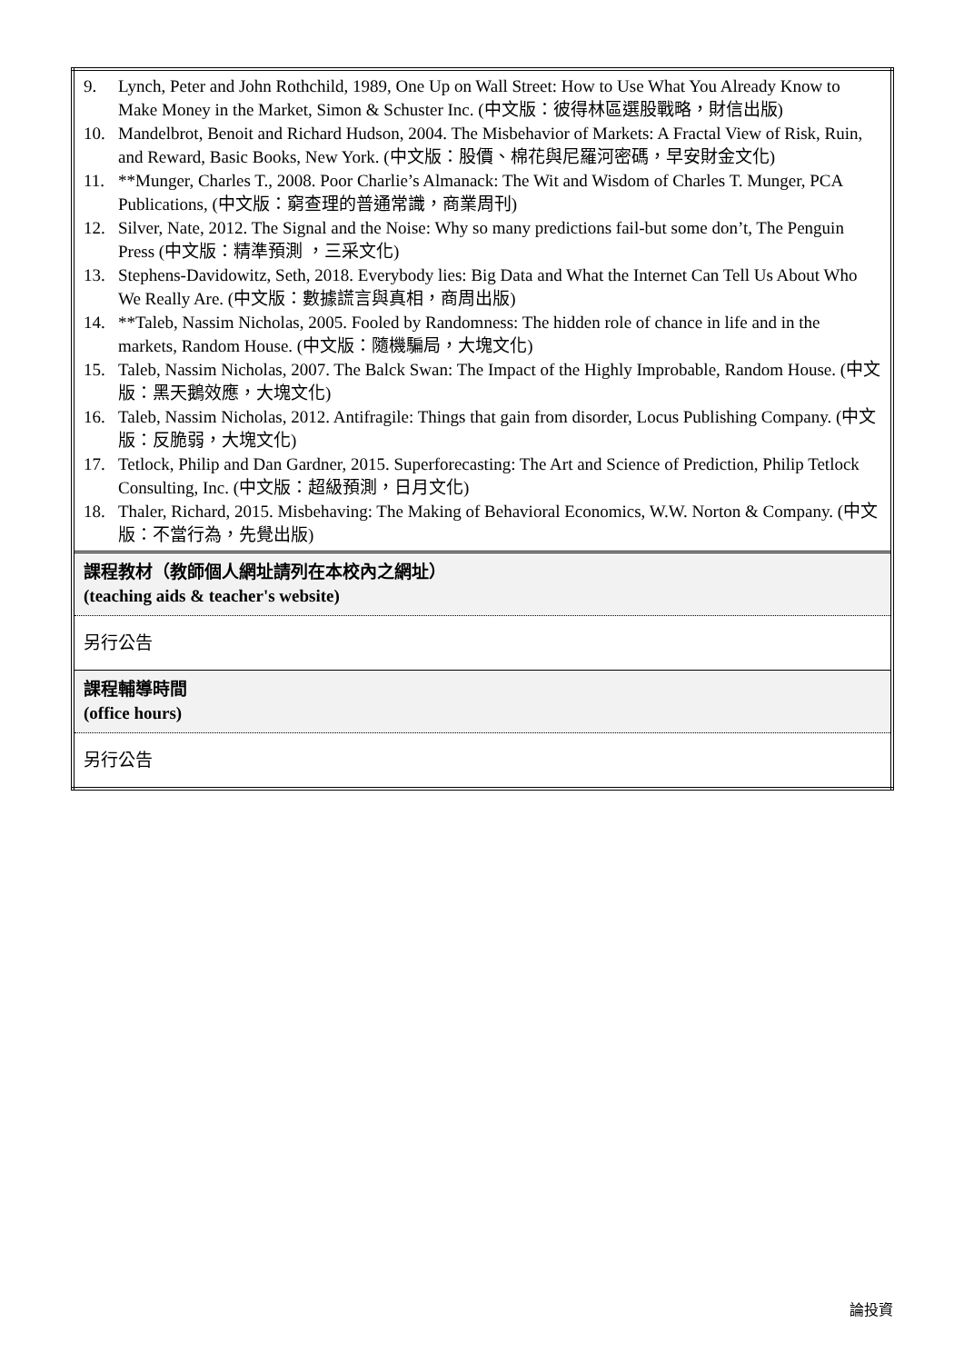| 9. Lynch, Peter and John Rothchild, 1989, One Up on Wall Street: How to Use What You Already Know to Make Money in the Market, Simon & Schuster Inc. (中文版：彼得林區選股戰略，財信出版) 10. Mandelbrot, Benoit and Richard Hudson, 2004. The Misbehavior of Markets: A Fractal View of Risk, Ruin, and Reward, Basic Books, New York. (中文版：股價、棉花與尼羅河密碼，早安財金文化) 11. **Munger, Charles T., 2008. Poor Charlie’s Almanack: The Wit and Wisdom of Charles T. Munger, PCA Publications, (中文版：窮查理的普通常識，商業周刊) 12. Silver, Nate, 2012. The Signal and the Noise: Why so many predictions fail-but some don’t, The Penguin Press (中文版：精準預測 ，三采文化) 13. Stephens-Davidowitz, Seth, 2018. Everybody lies: Big Data and What the Internet Can Tell Us About Who We Really Are. (中文版：數據謊言與真相，商周出版) 14. **Taleb, Nassim Nicholas, 2005. Fooled by Randomness: The hidden role of chance in life and in the markets, Random House. (中文版：隨機騙局，大塊文化) 15. Taleb, Nassim Nicholas, 2007. The Balck Swan: The Impact of the Highly Improbable, Random House. (中文版：黑天鵝效應，大塊文化) 16. Taleb, Nassim Nicholas, 2012. Antifragile: Things that gain from disorder, Locus Publishing Company. (中文版：反脆弱，大塊文化) 17. Tetlock, Philip and Dan Gardner, 2015. Superforecasting: The Art and Science of Prediction, Philip Tetlock Consulting, Inc. (中文版：超級預測，日月文化) 18. Thaler, Richard, 2015. Misbehaving: The Making of Behavioral Economics, W.W. Norton & Company. (中文版：不當行為，先覺出版) |
| 課程教材（教師個人網址請列在本校內之網址） (teaching aids & teacher's website) |
| 另行公告 |
| 課程輔導時間 (office hours) |
| 另行公告 |
論投資